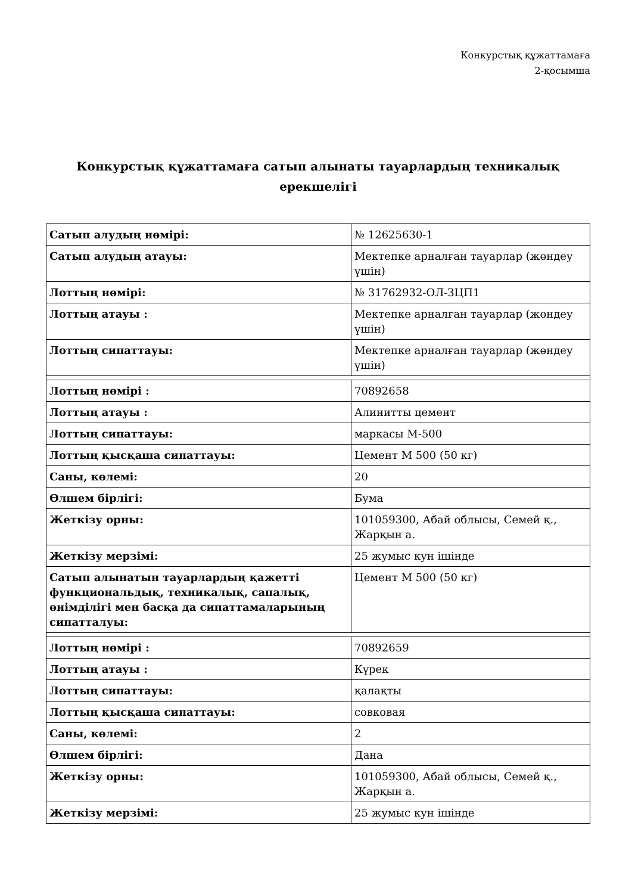Конкурстық құжаттамаға
2-қосымша
Конкурстық құжаттамаға сатып алынаты тауарлардың техникалық ерекшелігі
| Сатып алудың нөмірі: | № 12625630-1 |
| Сатып алудың атауы: | Мектепке арналған тауарлар (жөндеу үшін) |
| Лоттың нөмірі: | № 31762932-ОЛ-ЗЦП1 |
| Лоттың атауы : | Мектепке арналған тауарлар (жөндеу үшін) |
| Лоттың сипаттауы: | Мектепке арналған тауарлар (жөндеу үшін) |
| Лоттың нөмірі : | 70892658 |
| Лоттың атауы : | Алинитты цемент |
| Лоттың сипаттауы: | маркасы М-500 |
| Лоттың қысқаша сипаттауы: | Цемент М 500 (50 кг) |
| Саны, көлемі: | 20 |
| Өлшем бірлігі: | Бума |
| Жеткізу орны: | 101059300, Абай облысы, Семей қ., Жарқын а. |
| Жеткізу мерзімі: | 25 жумыс кун ішінде |
| Сатып алынатын тауарлардың қажетті функциональдық, техникалық, сапалық, өнімділігі мен басқа да сипаттамаларының сипатталуы: | Цемент М 500 (50 кг) |
| Лоттың нөмірі : | 70892659 |
| Лоттың атауы : | Күрек |
| Лоттың сипаттауы: | қалақты |
| Лоттың қысқаша сипаттауы: | совковая |
| Саны, көлемі: | 2 |
| Өлшем бірлігі: | Дана |
| Жеткізу орны: | 101059300, Абай облысы, Семей қ., Жарқын а. |
| Жеткізу мерзімі: | 25 жумыс кун ішінде |